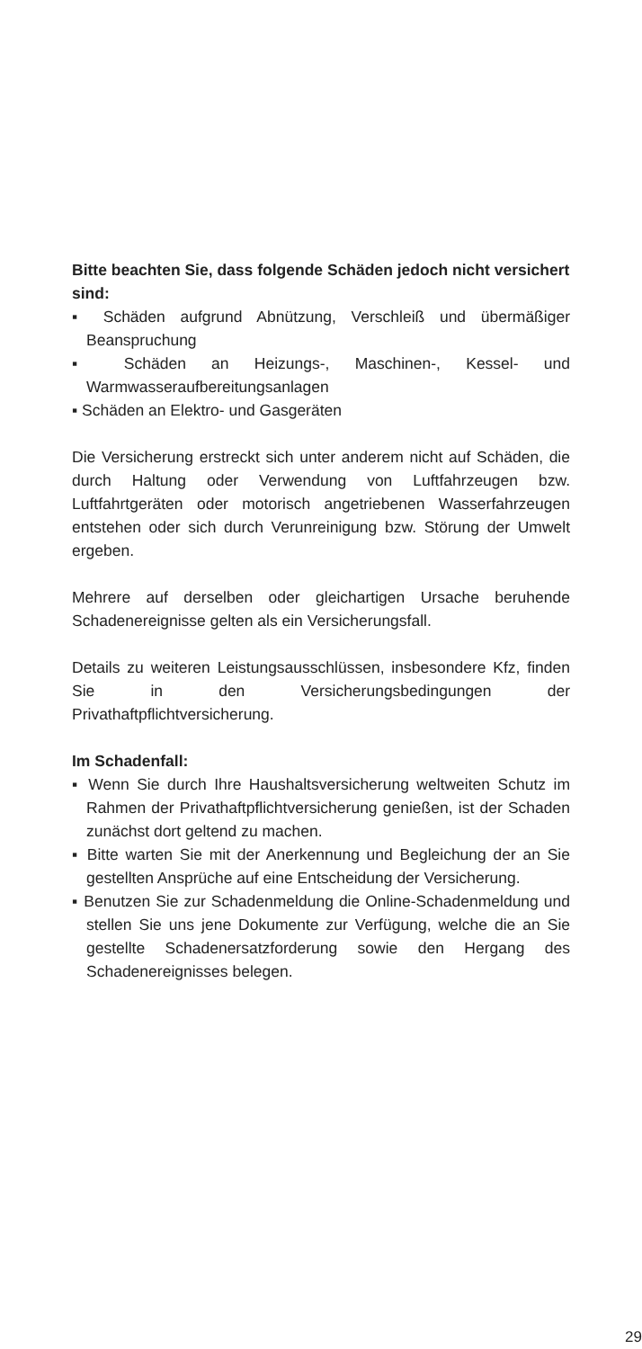Bitte beachten Sie, dass folgende Schäden jedoch nicht versichert sind:
▪ Schäden aufgrund Abnützung, Verschleiß und übermäßiger Beanspruchung
▪ Schäden an Heizungs-, Maschinen-, Kessel- und Warmwasseraufbereitungsanlagen
▪ Schäden an Elektro- und Gasgeräten
Die Versicherung erstreckt sich unter anderem nicht auf Schäden, die durch Haltung oder Verwendung von Luftfahrzeugen bzw. Luftfahrtgeräten oder motorisch angetriebenen Wasserfahrzeugen entstehen oder sich durch Verunreinigung bzw. Störung der Umwelt ergeben.
Mehrere auf derselben oder gleichartigen Ursache beruhende Schadenereignisse gelten als ein Versicherungsfall.
Details zu weiteren Leistungsausschlüssen, insbesondere Kfz, finden Sie in den Versicherungsbedingungen der Privathaftpflichtversicherung.
Im Schadenfall:
▪ Wenn Sie durch Ihre Haushaltsversicherung weltweiten Schutz im Rahmen der Privathaftpflichtversicherung genießen, ist der Schaden zunächst dort geltend zu machen.
▪ Bitte warten Sie mit der Anerkennung und Begleichung der an Sie gestellten Ansprüche auf eine Entscheidung der Versicherung.
▪ Benutzen Sie zur Schadenmeldung die Online-Schadenmeldung und stellen Sie uns jene Dokumente zur Verfügung, welche die an Sie gestellte Schadenersatzforderung sowie den Hergang des Schadenereignisses belegen.
29